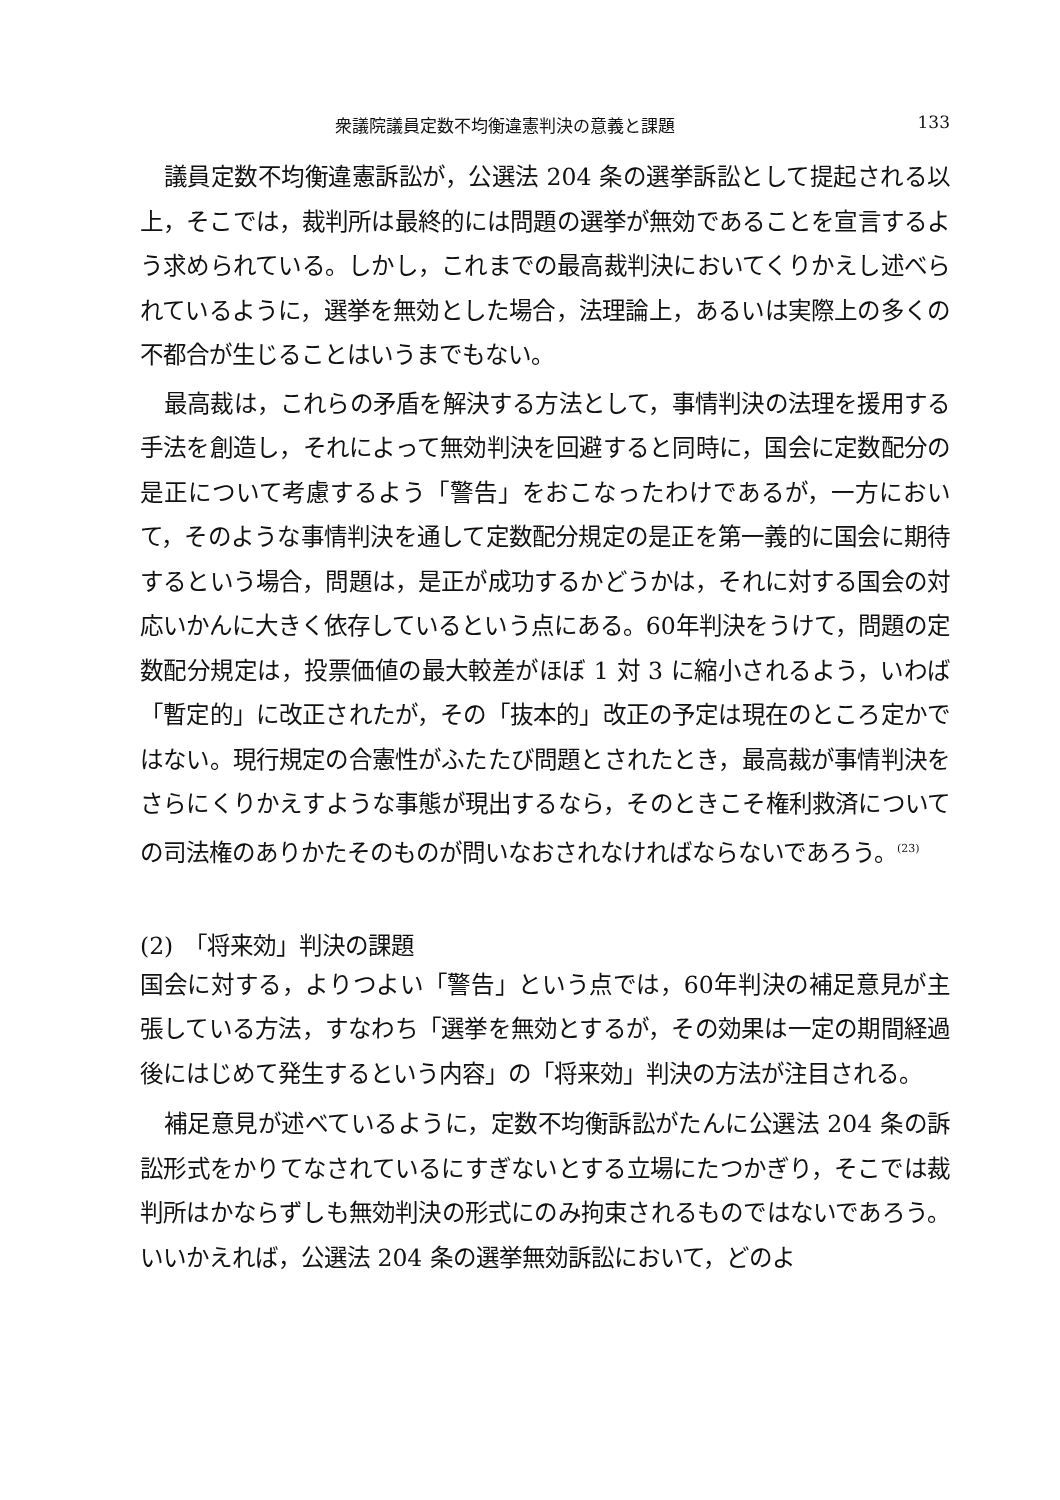衆議院議員定数不均衡違憲判決の意義と課題 133
議員定数不均衡違憲訴訟が，公選法 204 条の選挙訴訟として提起される以上，そこでは，裁判所は最終的には問題の選挙が無効であることを宣言するよう求められている。しかし，これまでの最高裁判決においてくりかえし述べられているように，選挙を無効とした場合，法理論上，あるいは実際上の多くの不都合が生じることはいうまでもない。
最高裁は，これらの矛盾を解決する方法として，事情判決の法理を援用する手法を創造し，それによって無効判決を回避すると同時に，国会に定数配分の是正について考慮するよう「警告」をおこなったわけであるが，一方において，そのような事情判決を通して定数配分規定の是正を第一義的に国会に期待するという場合，問題は，是正が成功するかどうかは，それに対する国会の対応いかんに大きく依存しているという点にある。60年判決をうけて，問題の定数配分規定は，投票価値の最大較差がほぼ 1 対 3 に縮小されるよう，いわば「暫定的」に改正されたが，その「抜本的」改正の予定は現在のところ定かではない。現行規定の合憲性がふたたび問題とされたとき，最高裁が事情判決をさらにくりかえすような事態が現出するなら，そのときこそ権利救済についての司法権のありかたそのものが問いなおされなければならないであろう。<sup>(23)</sup>
(2)　「将来効」判決の課題
国会に対する，よりつよい「警告」という点では，60年判決の補足意見が主張している方法，すなわち「選挙を無効とするが，その効果は一定の期間経過後にはじめて発生するという内容」の「将来効」判決の方法が注目される。
補足意見が述べているように，定数不均衡訴訟がたんに公選法 204 条の訴訟形式をかりてなされているにすぎないとする立場にたつかぎり，そこでは裁判所はかならずしも無効判決の形式にのみ拘束されるものではないであろう。いいかえれば，公選法 204 条の選挙無効訴訟において，どのよ